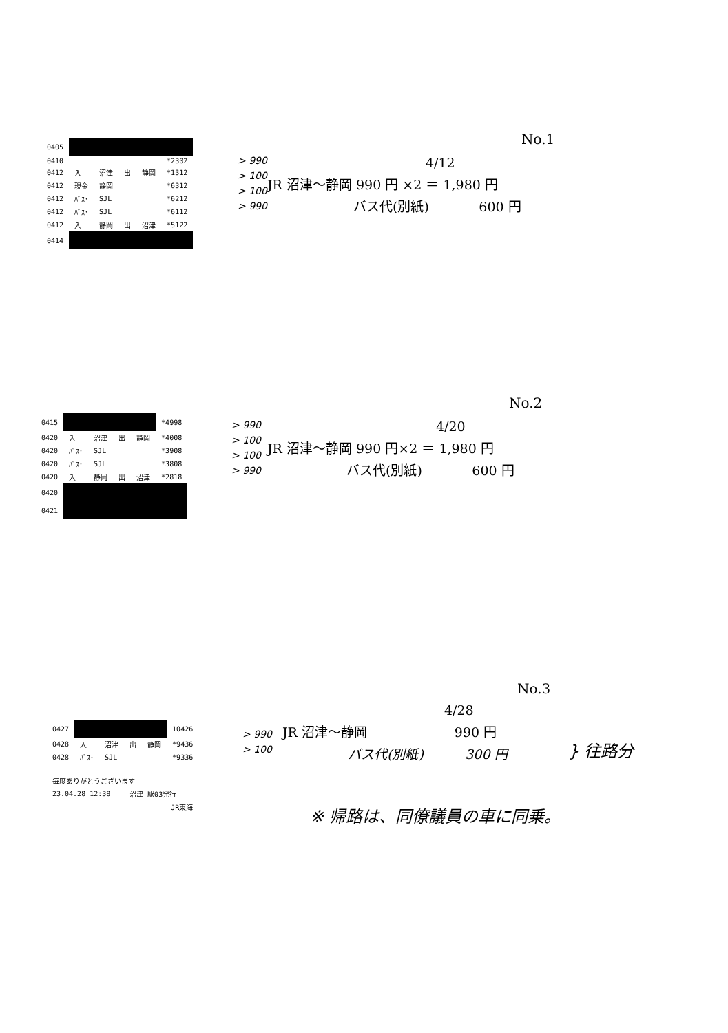No.1
| 0405 | | | | | |
| 0410 | | | | | *2302 |
| 0412 | 入 | 沼津 | 出 | 静岡 | *1312 |
| 0412 | 現金 | 静岡 | | | *6312 |
| 0412 | ﾊﾞｽ･ | SJL | | | *6212 |
| 0412 | ﾊﾞｽ･ | SJL | | | *6112 |
| 0412 | 入 | 静岡 | 出 | 沼津 | *5122 |
| 0414 | | | | | |
> 990
> 100
> 100
> 990
4/12
JR 沼津～静岡 990 円 ×2 ＝ 1,980 円
バス代(別紙) 600 円
No.2
| 0415 | | | | | *4998 |
| 0420 | 入 | 沼津 | 出 | 静岡 | *4008 |
| 0420 | ﾊﾞｽ･ | SJL | | | *3908 |
| 0420 | ﾊﾞｽ･ | SJL | | | *3808 |
| 0420 | 入 | 静岡 | 出 | 沼津 | *2818 |
| 0420 | | | | | |
| 0421 | | | | | |
> 990
> 100
> 100
> 990
4/20
JR 沼津～静岡 990 円×2 ＝ 1,980 円
バス代(別紙) 600 円
No.3
| 0427 | | | | | 10426 |
| 0428 | 入 | 沼津 | 出 | 静岡 | *9436 |
| 0428 | ﾊﾞｽ･ | SJL | | | *9336 |
| 毎度ありがとうございます | | | | | |
| 23.04.28 12:38 | | | 沼津 駅03発行 | | |
| JR東海 | | | | | |
> 990
> 100
4/28
JR 沼津～静岡 990 円
バス代(別紙) 300 円
} 往路分
※ 帰路は、同僚議員の車に同乗。